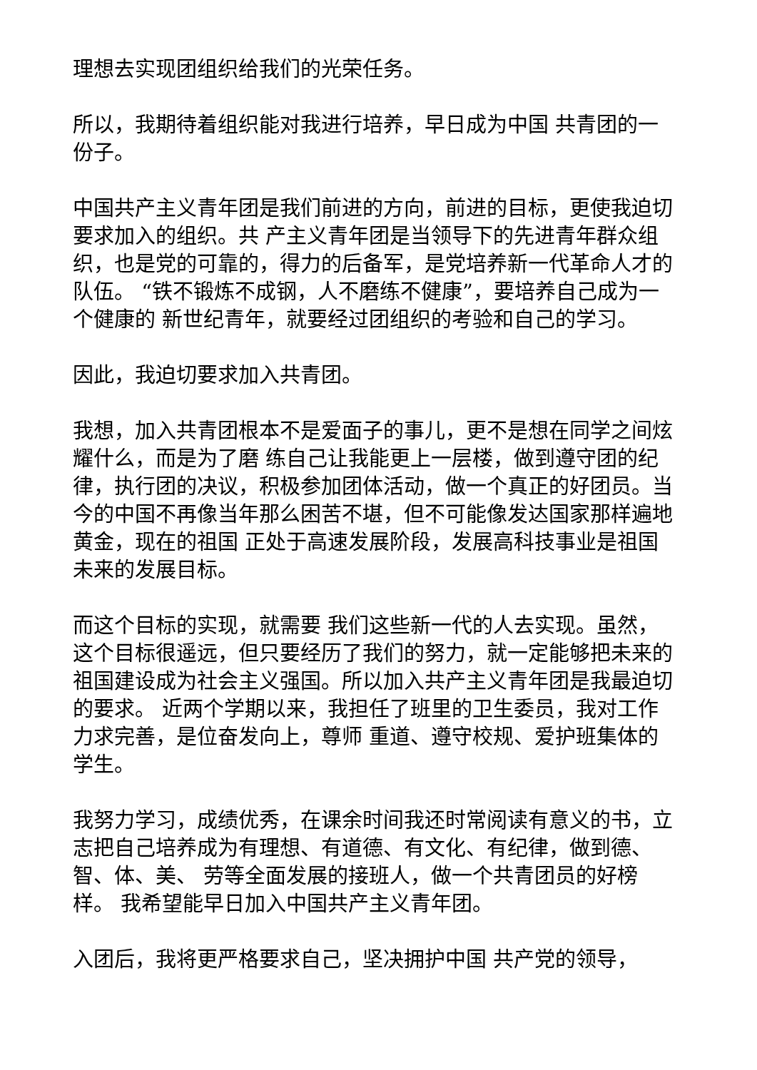理想去实现团组织给我们的光荣任务。
所以，我期待着组织能对我进行培养，早日成为中国 共青团的一份子。
中国共产主义青年团是我们前进的方向，前进的目标，更使我迫切要求加入的组织。共 产主义青年团是当领导下的先进青年群众组织，也是党的可靠的，得力的后备军，是党培养新一代革命人才的队伍。 “铁不锻炼不成钢，人不磨练不健康”，要培养自己成为一个健康的 新世纪青年，就要经过团组织的考验和自己的学习。
因此，我迫切要求加入共青团。
我想，加入共青团根本不是爱面子的事儿，更不是想在同学之间炫耀什么，而是为了磨 练自己让我能更上一层楼，做到遵守团的纪律，执行团的决议，积极参加团体活动，做一个真正的好团员。当今的中国不再像当年那么困苦不堪，但不可能像发达国家那样遍地黄金，现在的祖国 正处于高速发展阶段，发展高科技事业是祖国未来的发展目标。
而这个目标的实现，就需要 我们这些新一代的人去实现。虽然，这个目标很遥远，但只要经历了我们的努力，就一定能够把未来的祖国建设成为社会主义强国。所以加入共产主义青年团是我最迫切的要求。 近两个学期以来，我担任了班里的卫生委员，我对工作力求完善，是位奋发向上，尊师 重道、遵守校规、爱护班集体的学生。
我努力学习，成绩优秀，在课余时间我还时常阅读有意义的书，立志把自己培养成为有理想、有道德、有文化、有纪律，做到德、智、体、美、 劳等全面发展的接班人，做一个共青团员的好榜样。 我希望能早日加入中国共产主义青年团。
入团后，我将更严格要求自己，坚决拥护中国 共产党的领导，